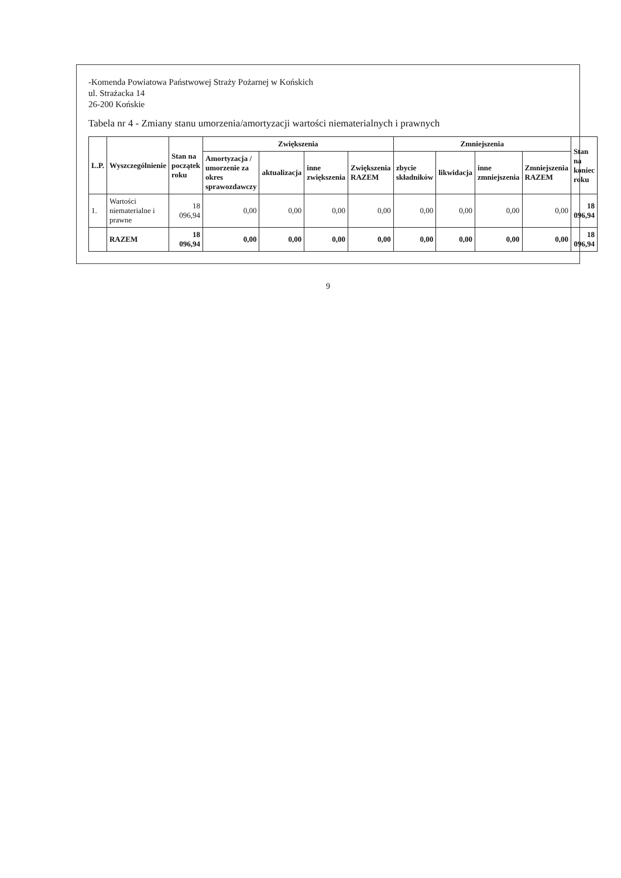-Komenda Powiatowa Państwowej Straży Pożarnej w Końskich
ul. Strażacka 14
26-200 Końskie
Tabela nr 4 - Zmiany stanu umorzenia/amortyzacji wartości niematerialnych i prawnych
| L.P. | Wyszczególnienie | Stan na początek roku | Zwiększenia | | | | Zmniejszenia | | | | Stan na koniec roku |
| --- | --- | --- | --- | --- | --- | --- | --- | --- | --- | --- | --- |
| | | | Amortyzacja / umorzenie za okres sprawozdawczy | aktualizacja | inne zwiększenia | Zwiększenia RAZEM | zbycie składników | likwidacja | inne zmniejszenia | Zmniejszenia RAZEM | |
| 1. | Wartości niematerialne i prawne | 18 096,94 | 0,00 | 0,00 | 0,00 | 0,00 | 0,00 | 0,00 | 0,00 | 0,00 | 18 096,94 |
| | RAZEM | 18 096,94 | 0,00 | 0,00 | 0,00 | 0,00 | 0,00 | 0,00 | 0,00 | 0,00 | 18 096,94 |
9